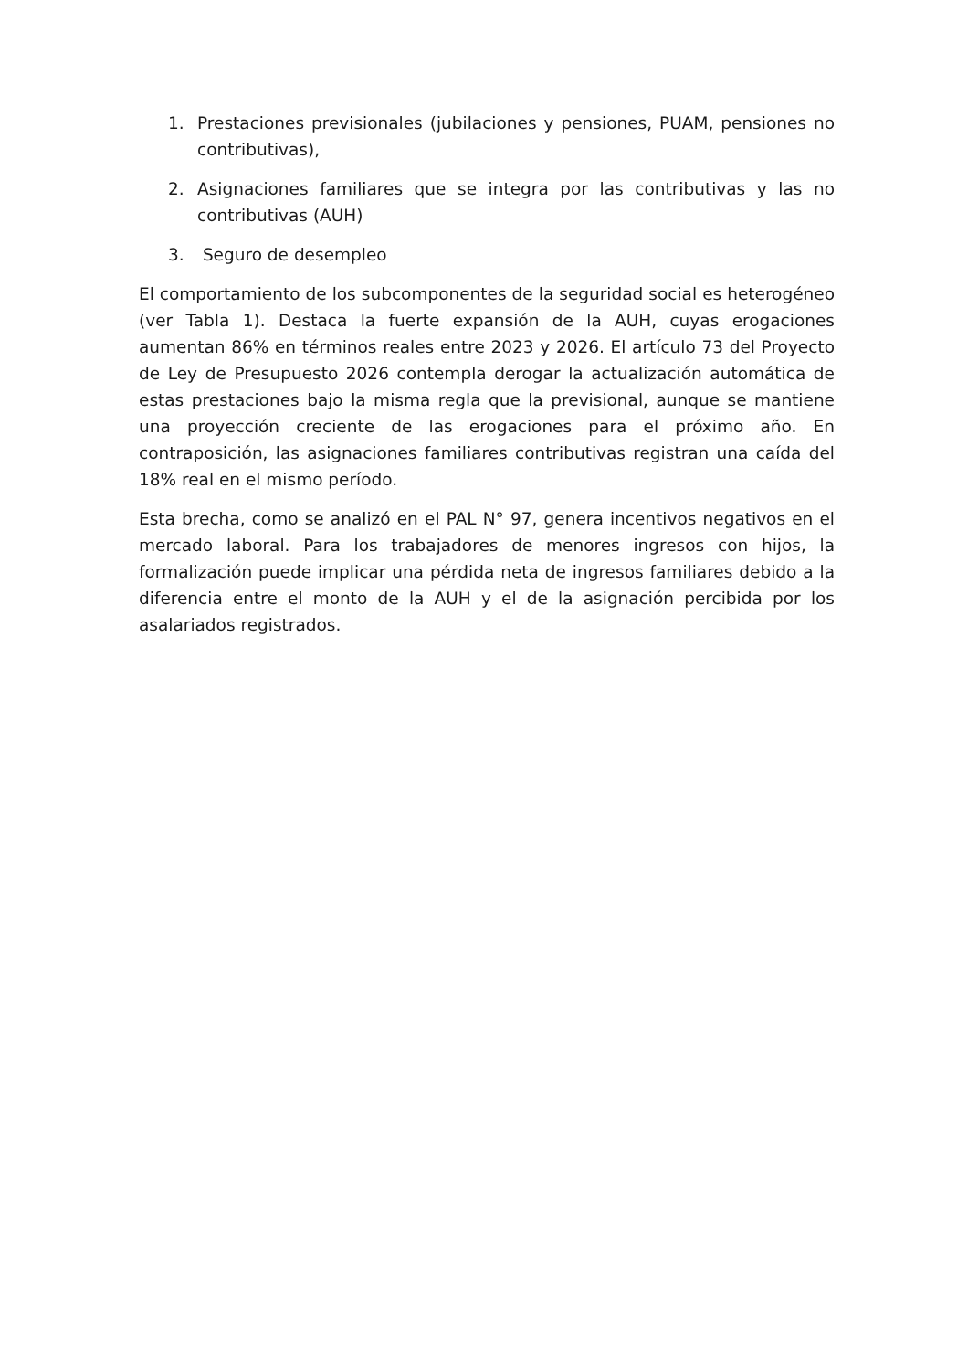1. Prestaciones previsionales (jubilaciones y pensiones, PUAM, pensiones no contributivas),
2. Asignaciones familiares que se integra por las contributivas y las no contributivas (AUH)
3. Seguro de desempleo
El comportamiento de los subcomponentes de la seguridad social es heterogéneo (ver Tabla 1). Destaca la fuerte expansión de la AUH, cuyas erogaciones aumentan 86% en términos reales entre 2023 y 2026. El artículo 73 del Proyecto de Ley de Presupuesto 2026 contempla derogar la actualización automática de estas prestaciones bajo la misma regla que la previsional, aunque se mantiene una proyección creciente de las erogaciones para el próximo año. En contraposición, las asignaciones familiares contributivas registran una caída del 18% real en el mismo período.
Esta brecha, como se analizó en el PAL N° 97, genera incentivos negativos en el mercado laboral. Para los trabajadores de menores ingresos con hijos, la formalización puede implicar una pérdida neta de ingresos familiares debido a la diferencia entre el monto de la AUH y el de la asignación percibida por los asalariados registrados.